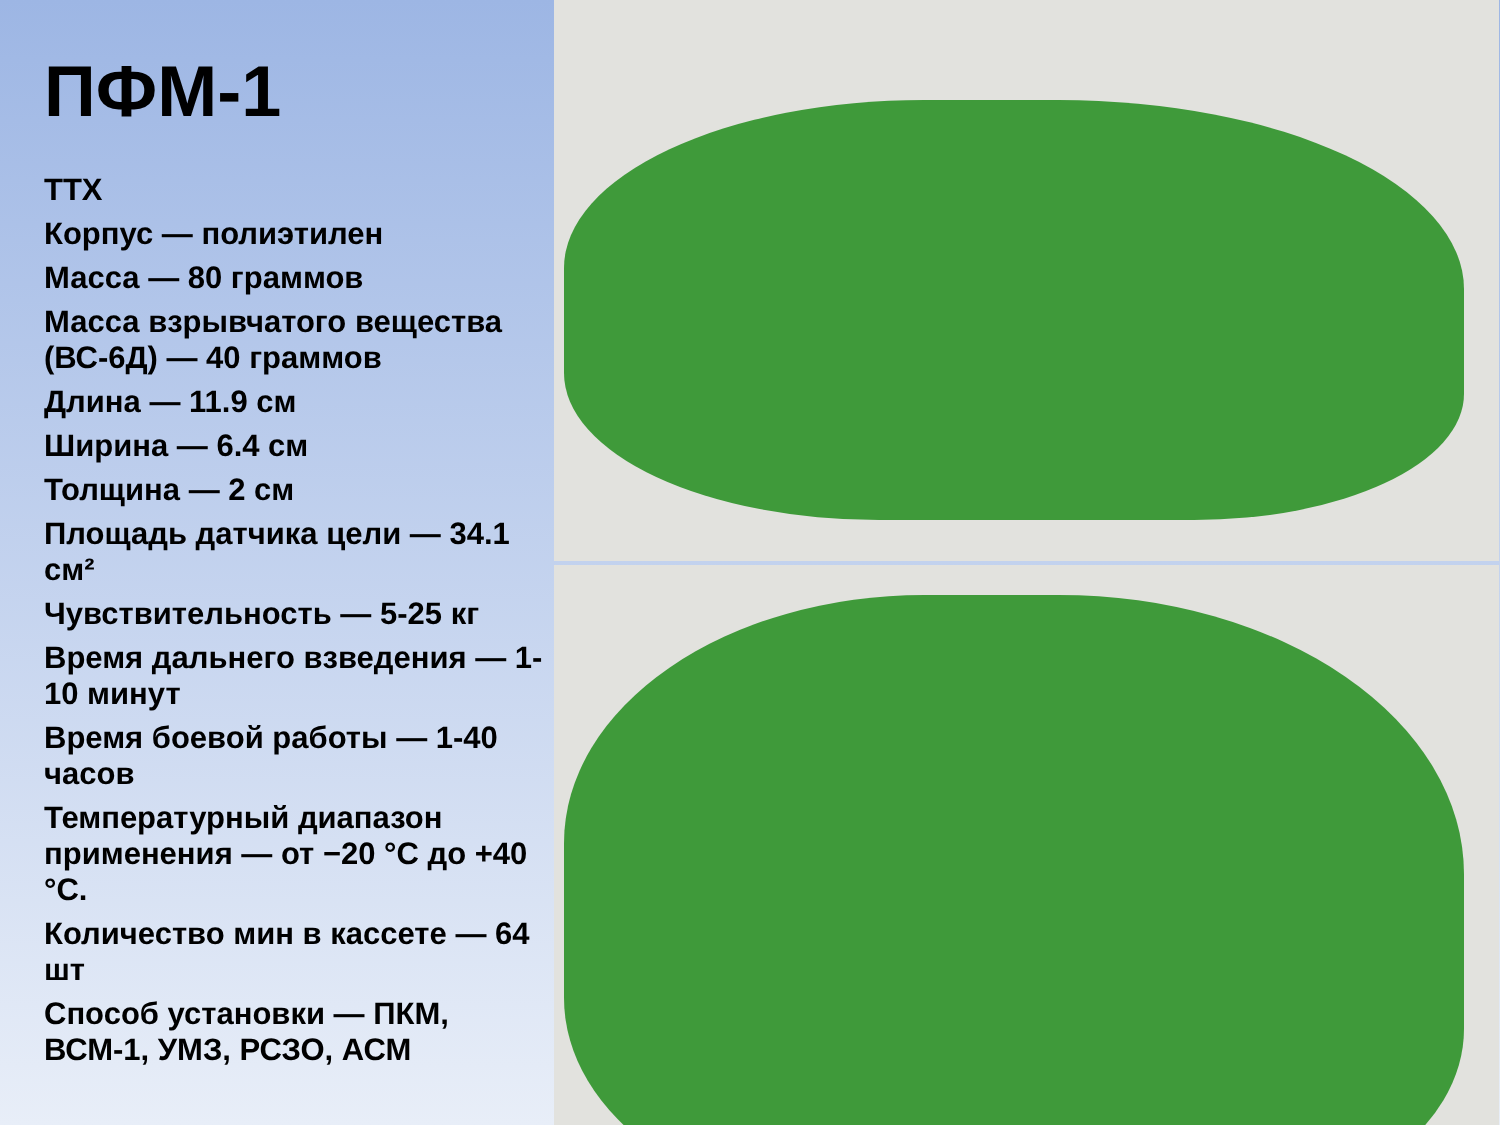ПФМ-1
ТТХ
Корпус — полиэтилен
Масса — 80 граммов
Масса взрывчатого вещества (ВС-6Д) — 40 граммов
Длина — 11.9 см
Ширина — 6.4 см
Толщина — 2 см
Площадь датчика цели — 34.1 см²
Чувствительность — 5-25 кг
Время дальнего взведения — 1-10 минут
Время боевой работы — 1-40 часов
Температурный диапазон применения — от −20 °C до +40 °C.
Количество мин в кассете — 64 шт
Способ установки — ПКМ, ВСМ-1, УМЗ, РСЗО, АСМ